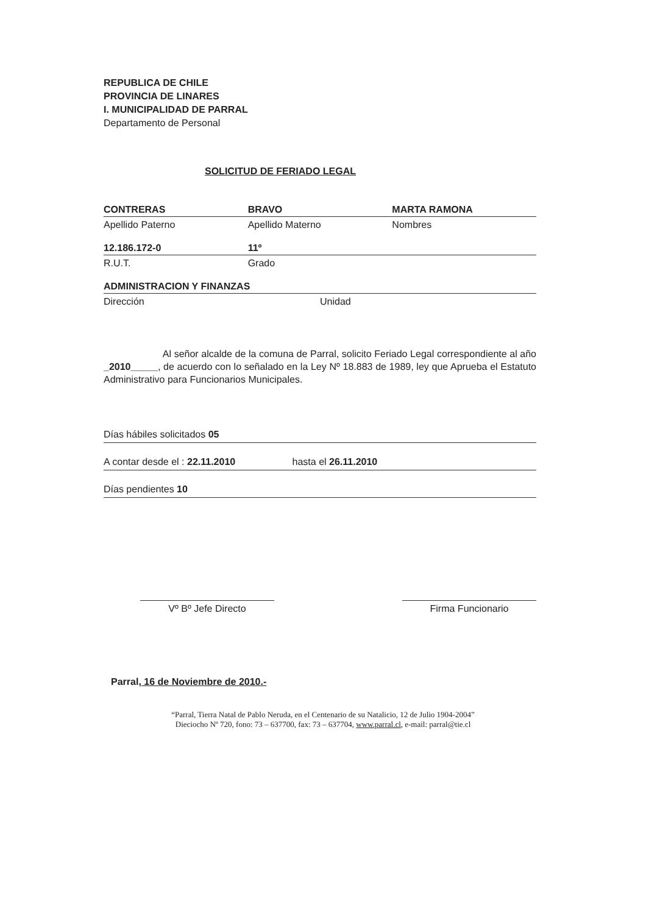REPUBLICA DE CHILE
PROVINCIA DE LINARES
I. MUNICIPALIDAD DE PARRAL
Departamento de Personal
SOLICITUD DE FERIADO LEGAL
CONTRERAS BRAVO MARTA RAMONA
Apellido Paterno Apellido Materno Nombres
12.186.172-0 11º
R.U.T. Grado
ADMINISTRACION Y FINANZAS
Dirección Unidad
Al señor alcalde de la comuna de Parral, solicito Feriado Legal correspondiente al año _2010_____, de acuerdo con lo señalado en la Ley Nº 18.883 de 1989, ley que Aprueba el Estatuto Administrativo para Funcionarios Municipales.
Días hábiles solicitados 05
A contar desde el : 22.11.2010 hasta el 26.11.2010
Días pendientes 10
Vº Bº Jefe Directo Firma Funcionario
Parral, 16 de Noviembre de 2010.-
“Parral, Tierra Natal de Pablo Neruda, en el Centenario de su Natalicio, 12 de Julio 1904-2004”
Dieciocho Nº 720, fono: 73 – 637700, fax: 73 – 637704, www.parral.cl, e-mail: parral@tie.cl